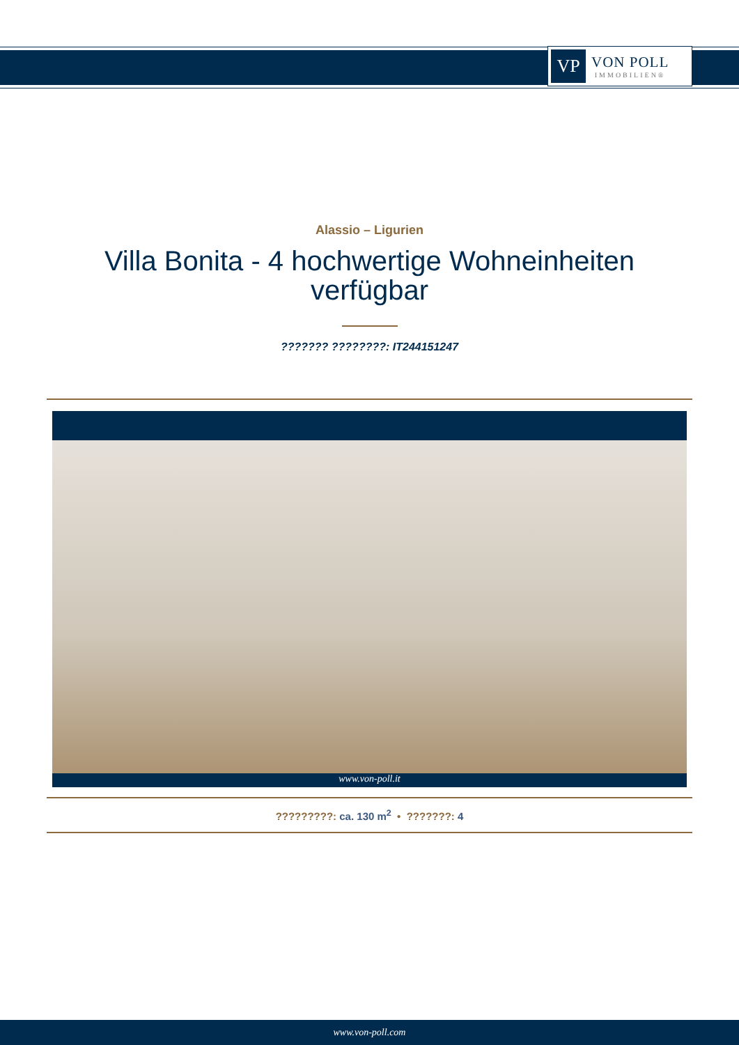VP
VON POLL
IMMOBILIEN®
Alassio – Ligurien
Villa Bonita - 4 hochwertige Wohneinheiten verfügbar
??????? ????????: IT244151247
www.von-poll.it
?????????: ca. 130 m<sup>2</sup> • ???????: 4
www.von-poll.com